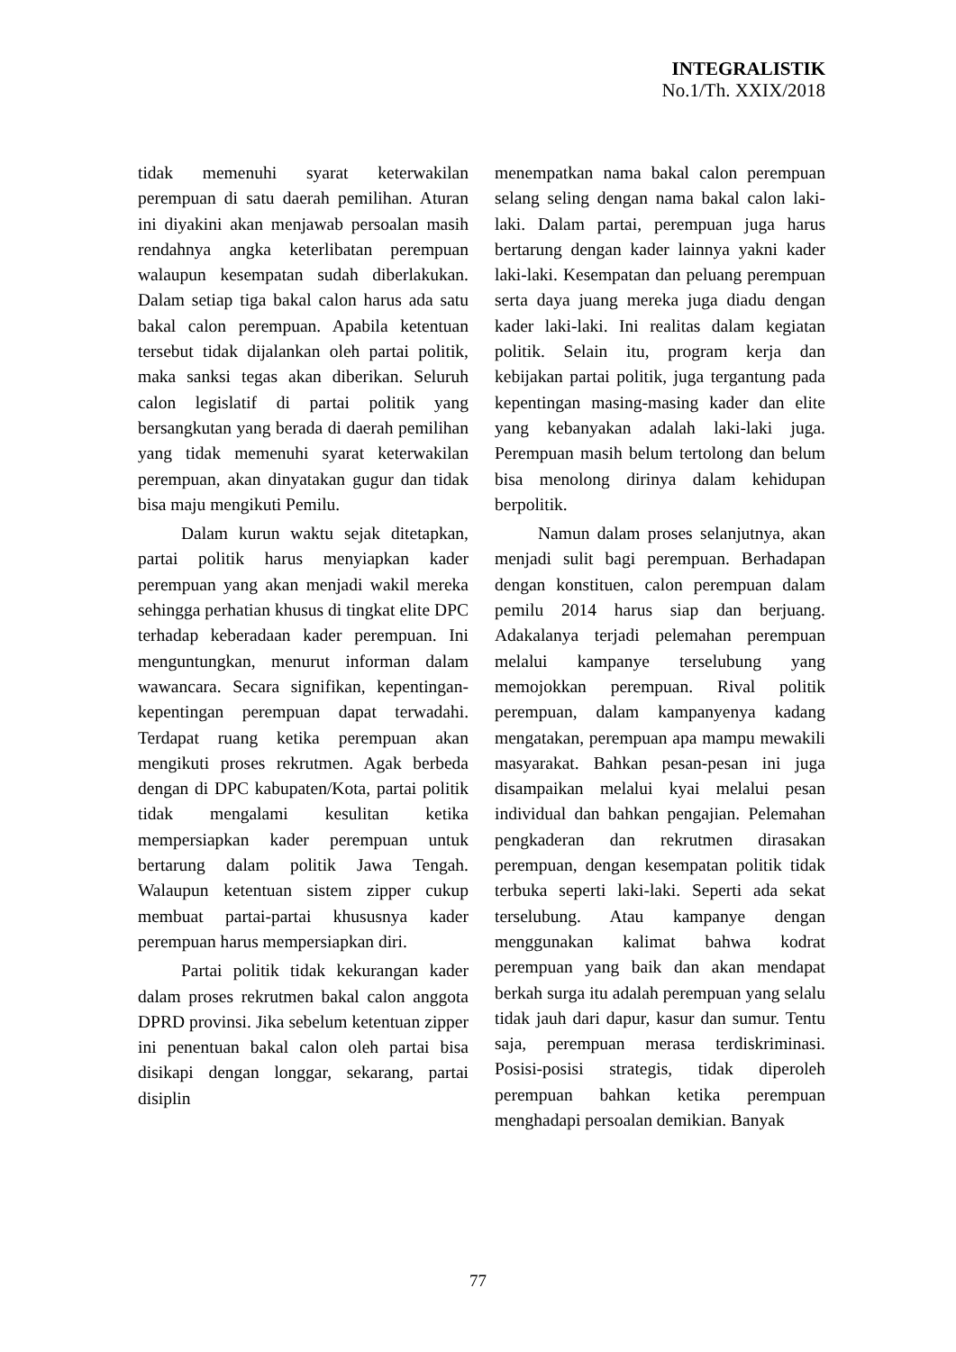INTEGRALISTIK
No.1/Th. XXIX/2018
tidak memenuhi syarat keterwakilan perempuan di satu daerah pemilihan. Aturan ini diyakini akan menjawab persoalan masih rendahnya angka keterlibatan perempuan walaupun kesempatan sudah diberlakukan. Dalam setiap tiga bakal calon harus ada satu bakal calon perempuan. Apabila ketentuan tersebut tidak dijalankan oleh partai politik, maka sanksi tegas akan diberikan. Seluruh calon legislatif di partai politik yang bersangkutan yang berada di daerah pemilihan yang tidak memenuhi syarat keterwakilan perempuan, akan dinyatakan gugur dan tidak bisa maju mengikuti Pemilu.
Dalam kurun waktu sejak ditetapkan, partai politik harus menyiapkan kader perempuan yang akan menjadi wakil mereka sehingga perhatian khusus di tingkat elite DPC terhadap keberadaan kader perempuan. Ini menguntungkan, menurut informan dalam wawancara. Secara signifikan, kepentingan-kepentingan perempuan dapat terwadahi. Terdapat ruang ketika perempuan akan mengikuti proses rekrutmen. Agak berbeda dengan di DPC kabupaten/Kota, partai politik tidak mengalami kesulitan ketika mempersiapkan kader perempuan untuk bertarung dalam politik Jawa Tengah. Walaupun ketentuan sistem zipper cukup membuat partai-partai khususnya kader perempuan harus mempersiapkan diri.
Partai politik tidak kekurangan kader dalam proses rekrutmen bakal calon anggota DPRD provinsi. Jika sebelum ketentuan zipper ini penentuan bakal calon oleh partai bisa disikapi dengan longgar, sekarang, partai disiplin
menempatkan nama bakal calon perempuan selang seling dengan nama bakal calon laki-laki. Dalam partai, perempuan juga harus bertarung dengan kader lainnya yakni kader laki-laki. Kesempatan dan peluang perempuan serta daya juang mereka juga diadu dengan kader laki-laki. Ini realitas dalam kegiatan politik. Selain itu, program kerja dan kebijakan partai politik, juga tergantung pada kepentingan masing-masing kader dan elite yang kebanyakan adalah laki-laki juga. Perempuan masih belum tertolong dan belum bisa menolong dirinya dalam kehidupan berpolitik.
Namun dalam proses selanjutnya, akan menjadi sulit bagi perempuan. Berhadapan dengan konstituen, calon perempuan dalam pemilu 2014 harus siap dan berjuang. Adakalanya terjadi pelemahan perempuan melalui kampanye terselubung yang memojokkan perempuan. Rival politik perempuan, dalam kampanyenya kadang mengatakan, perempuan apa mampu mewakili masyarakat. Bahkan pesan-pesan ini juga disampaikan melalui kyai melalui pesan individual dan bahkan pengajian. Pelemahan pengkaderan dan rekrutmen dirasakan perempuan, dengan kesempatan politik tidak terbuka seperti laki-laki. Seperti ada sekat terselubung. Atau kampanye dengan menggunakan kalimat bahwa kodrat perempuan yang baik dan akan mendapat berkah surga itu adalah perempuan yang selalu tidak jauh dari dapur, kasur dan sumur. Tentu saja, perempuan merasa terdiskriminasi. Posisi-posisi strategis, tidak diperoleh perempuan bahkan ketika perempuan menghadapi persoalan demikian. Banyak
77